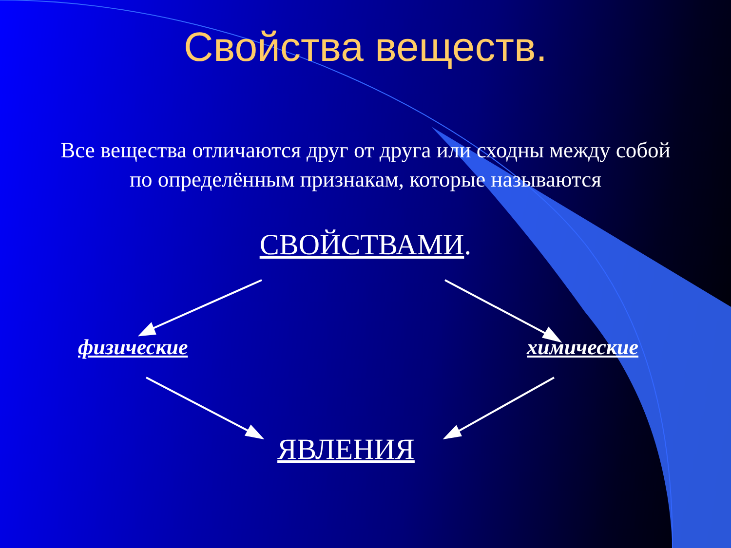Свойства веществ.
Все вещества отличаются друг от друга или сходны между собой по определённым признакам, которые называются
СВОЙСТВАМИ.
физические химические
ЯВЛЕНИЯ